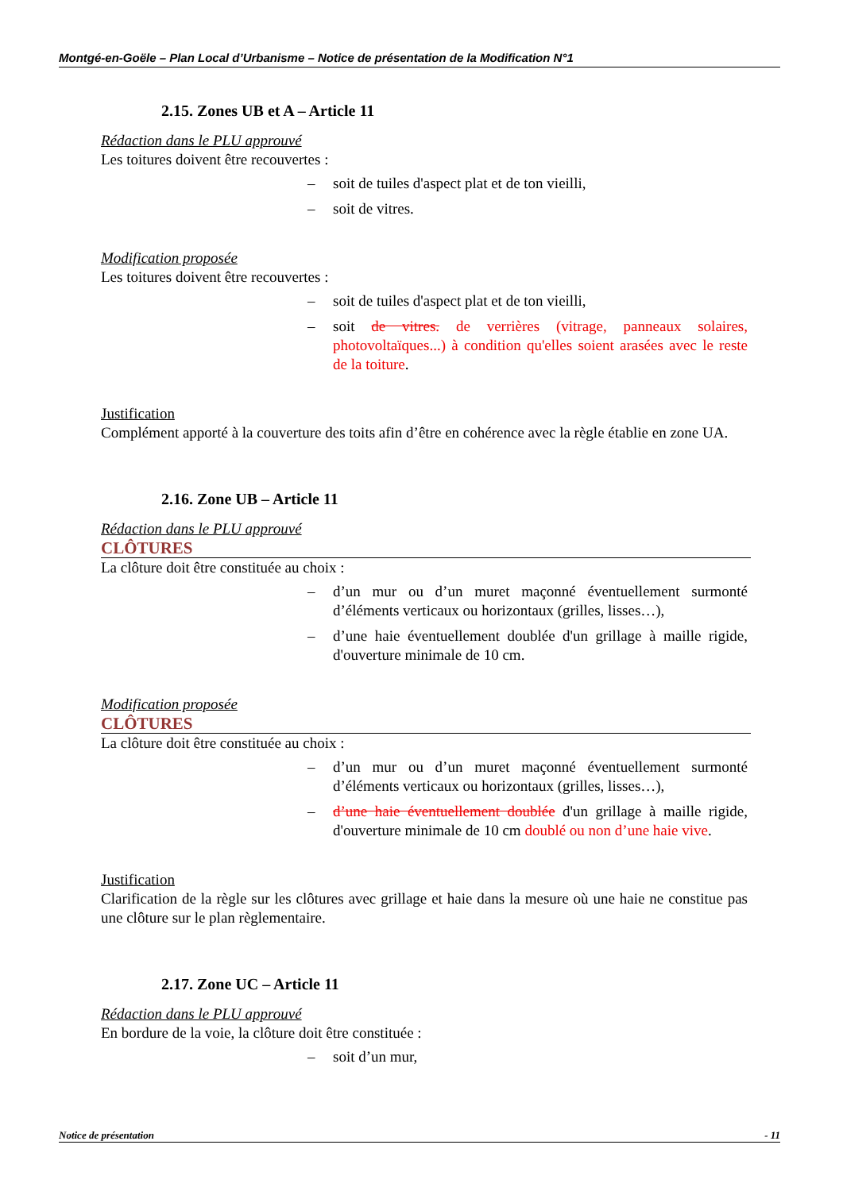Montgé-en-Goële – Plan Local d’Urbanisme – Notice de présentation de la Modification N°1
2.15. Zones UB et A – Article 11
Rédaction dans le PLU approuvé
Les toitures doivent être recouvertes :
– soit de tuiles d'aspect plat et de ton vieilli,
– soit de vitres.
Modification proposée
Les toitures doivent être recouvertes :
– soit de tuiles d'aspect plat et de ton vieilli,
– soit de vitres. de verrières (vitrage, panneaux solaires, photovoltaïques...) à condition qu'elles soient arasées avec le reste de la toiture.
Justification
Complément apporté à la couverture des toits afin d’être en cohérence avec la règle établie en zone UA.
2.16. Zone UB – Article 11
Rédaction dans le PLU approuvé
CLÔTURES
La clôture doit être constituée au choix :
– d’un mur ou d’un muret maçonné éventuellement surmonté d’éléments verticaux ou horizontaux (grilles, lisses…),
– d’une haie éventuellement doublée d'un grillage à maille rigide, d'ouverture minimale de 10 cm.
Modification proposée
CLÔTURES
La clôture doit être constituée au choix :
– d’un mur ou d’un muret maçonné éventuellement surmonté d’éléments verticaux ou horizontaux (grilles, lisses…),
– d’une haie éventuellement doublée d'un grillage à maille rigide, d'ouverture minimale de 10 cm doublé ou non d’une haie vive.
Justification
Clarification de la règle sur les clôtures avec grillage et haie dans la mesure où une haie ne constitue pas une clôture sur le plan règlementaire.
2.17. Zone UC – Article 11
Rédaction dans le PLU approuvé
En bordure de la voie, la clôture doit être constituée :
– soit d’un mur,
Notice de présentation - 11